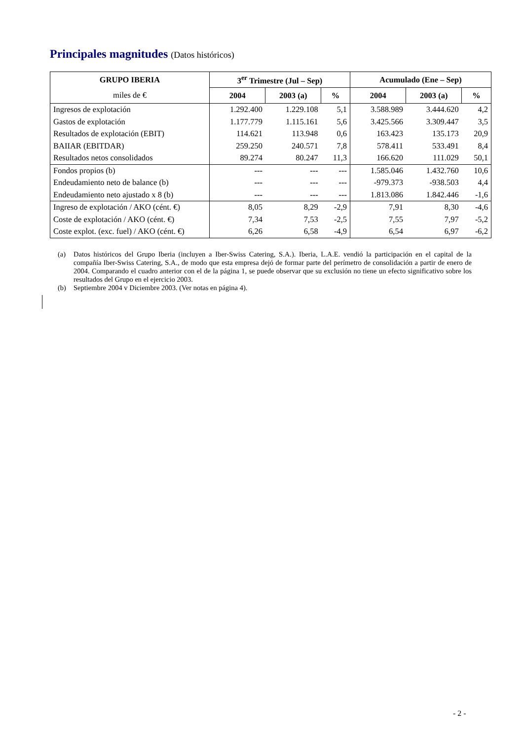Principales magnitudes (Datos históricos)
| GRUPO IBERIA | 3<sup>er</sup> Trimestre (Jul – Sep) | | | Acumulado (Ene – Sep) | | |
| --- | --- | --- | --- | --- | --- | --- |
| miles de € | 2004 | 2003 (a) | % | 2004 | 2003 (a) | % |
| Ingresos de explotación | 1.292.400 | 1.229.108 | 5,1 | 3.588.989 | 3.444.620 | 4,2 |
| Gastos de explotación | 1.177.779 | 1.115.161 | 5,6 | 3.425.566 | 3.309.447 | 3,5 |
| Resultados de explotación (EBIT) | 114.621 | 113.948 | 0,6 | 163.423 | 135.173 | 20,9 |
| BAIIAR (EBITDAR) | 259.250 | 240.571 | 7,8 | 578.411 | 533.491 | 8,4 |
| Resultados netos consolidados | 89.274 | 80.247 | 11,3 | 166.620 | 111.029 | 50,1 |
| Fondos propios (b) | --- | --- | --- | 1.585.046 | 1.432.760 | 10,6 |
| Endeudamiento neto de balance (b) | --- | --- | --- | -979.373 | -938.503 | 4,4 |
| Endeudamiento neto ajustado x 8 (b) | --- | --- | --- | 1.813.086 | 1.842.446 | -1,6 |
| Ingreso de explotación / AKO (cént. €) | 8,05 | 8,29 | -2,9 | 7,91 | 8,30 | -4,6 |
| Coste de explotación / AKO (cént. €) | 7,34 | 7,53 | -2,5 | 7,55 | 7,97 | -5,2 |
| Coste explot. (exc. fuel) / AKO (cént. €) | 6,26 | 6,58 | -4,9 | 6,54 | 6,97 | -6,2 |
(a) Datos históricos del Grupo Iberia (incluyen a Iber-Swiss Catering, S.A.). Iberia, L.A.E. vendió la participación en el capital de la compañía Iber-Swiss Catering, S.A., de modo que esta empresa dejó de formar parte del perímetro de consolidación a partir de enero de 2004. Comparando el cuadro anterior con el de la página 1, se puede observar que su exclusión no tiene un efecto significativo sobre los resultados del Grupo en el ejercicio 2003.
(b) Septiembre 2004 v Diciembre 2003. (Ver notas en página 4).
- 2 -